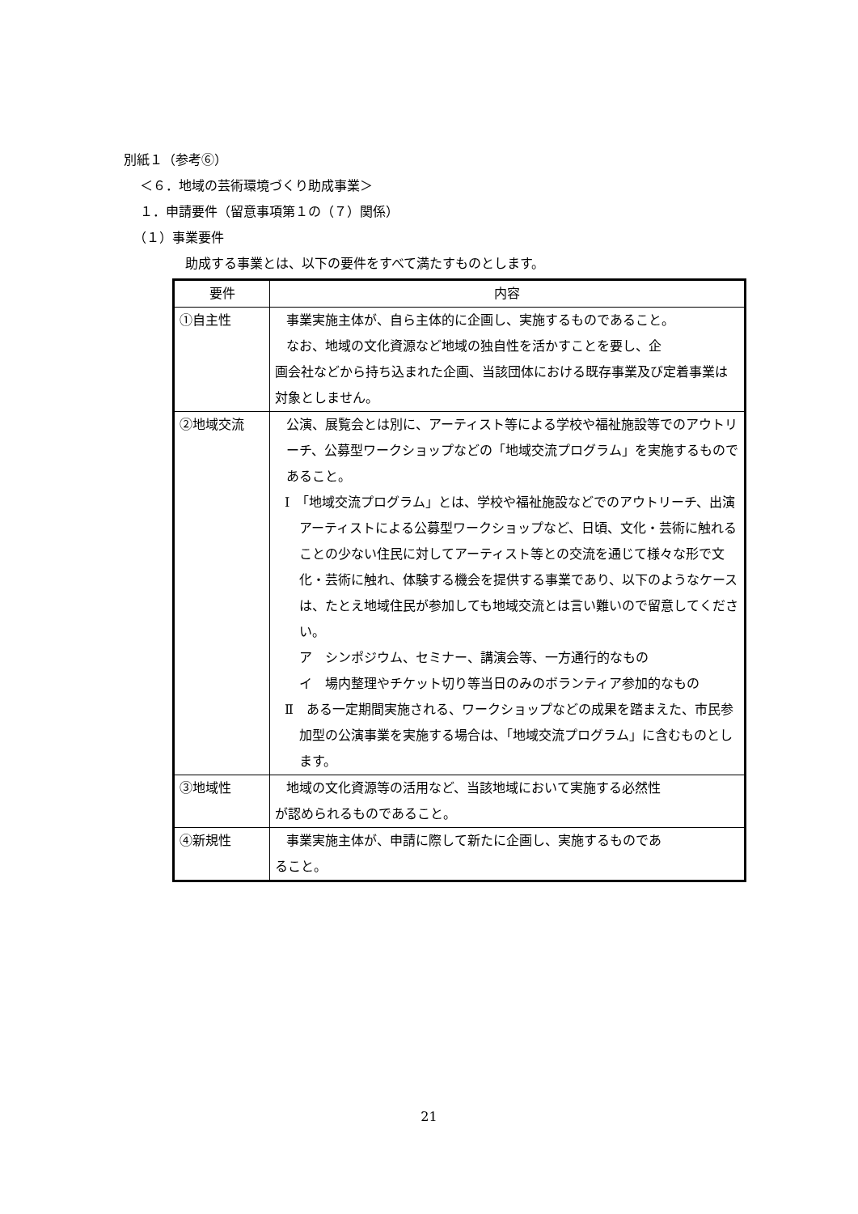別紙１（参考⑥）
＜６．地域の芸術環境づくり助成事業＞
１．申請要件（留意事項第１の（７）関係）
（１）事業要件
助成する事業とは、以下の要件をすべて満たすものとします。
| 要件 | 内容 |
| --- | --- |
| ①自主性 | 事業実施主体が、自ら主体的に企画し、実施するものであること。 なお、地域の文化資源など地域の独自性を活かすことを要し、企 画会社などから持ち込まれた企画、当該団体における既存事業及び定着事業は対象としません。 |
| ②地域交流 | 公演、展覧会とは別に、アーティスト等による学校や福祉施設等でのアウトリーチ、公募型ワークショップなどの「地域交流プログラム」を実施するものであること。 Ⅰ 「地域交流プログラム」とは、学校や福祉施設などでのアウトリーチ、出演アーティストによる公募型ワークショップなど、日頃、文化・芸術に触れることの少ない住民に対してアーティスト等との交流を通じて様々な形で文化・芸術に触れ、体験する機会を提供する事業であり、以下のようなケースは、たとえ地域住民が参加しても地域交流とは言い難いので留意してください。 ア シンポジウム、セミナー、講演会等、一方通行的なもの イ 場内整理やチケット切り等当日のみのボランティア参加的なもの Ⅱ ある一定期間実施される、ワークショップなどの成果を踏まえた、市民参加型の公演事業を実施する場合は、「地域交流プログラム」に含むものとします。 |
| ③地域性 | 地域の文化資源等の活用など、当該地域において実施する必然性 が認められるものであること。 |
| ④新規性 | 事業実施主体が、申請に際して新たに企画し、実施するものであ ること。 |
21